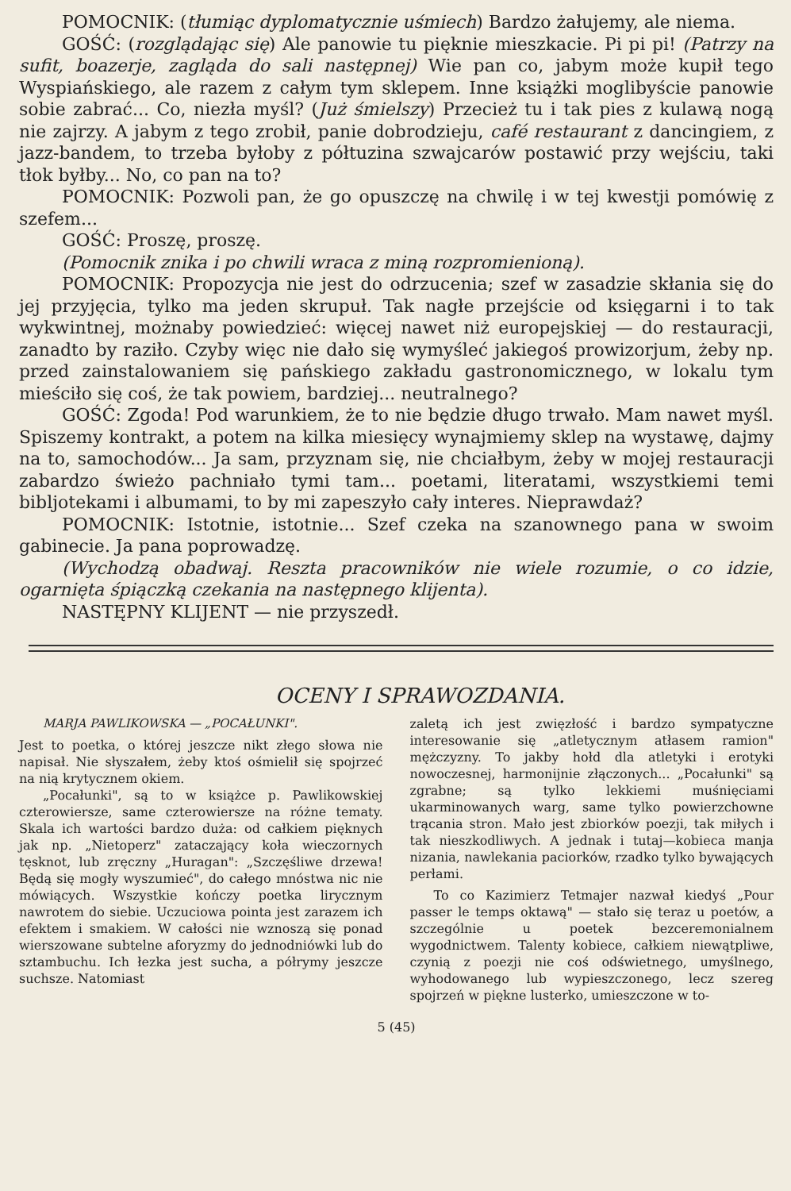POMOCNIK: (tłumiąc dyplomatycznie uśmiech) Bardzo żałujemy, ale niema.
GOŚĆ: (rozglądając się) Ale panowie tu pięknie mieszkacie. Pi pi pi! (Patrzy na sufit, boazerje, zagląda do sali następnej) Wie pan co, jabym może kupił tego Wyspiańskiego, ale razem z całym tym sklepem. Inne książki moglibyście panowie sobie zabrać... Co, niezła myśl? (Już śmielszy) Przecież tu i tak pies z kulawą nogą nie zajrzy. A jabym z tego zrobił, panie dobrodzieju, café restaurant z dancingiem, z jazz-bandem, to trzeba byłoby z półtuzina szwajcarów postawić przy wejściu, taki tłok byłby... No, co pan na to?
POMOCNIK: Pozwoli pan, że go opuszczę na chwilę i w tej kwestji pomówię z szefem...
GOŚĆ: Proszę, proszę.
(Pomocnik znika i po chwili wraca z miną rozpromienioną).
POMOCNIK: Propozycja nie jest do odrzucenia; szef w zasadzie skłania się do jej przyjęcia, tylko ma jeden skrupuł. Tak nagłe przejście od księgarni i to tak wykwintnej, możnaby powiedzieć: więcej nawet niż europejskiej — do restauracji, zanadto by raziło. Czyby więc nie dało się wymyśleć jakiegoś prowizorjum, żeby np. przed zainstalowaniem się pańskiego zakładu gastronomicznego, w lokalu tym mieściło się coś, że tak powiem, bardziej... neutralnego?
GOŚĆ: Zgoda! Pod warunkiem, że to nie będzie długo trwało. Mam nawet myśl. Spiszemy kontrakt, a potem na kilka miesięcy wynajmiemy sklep na wystawę, dajmy na to, samochodów... Ja sam, przyznam się, nie chciałbym, żeby w mojej restauracji zabardzo świeżo pachniało tymi tam... poetami, literatami, wszystkiemi temi bibljotekami i albumami, to by mi zapeszyło cały interes. Nieprawdaż?
POMOCNIK: Istotnie, istotnie... Szef czeka na szanownego pana w swoim gabinecie. Ja pana poprowadzę.
(Wychodzą obadwaj. Reszta pracowników nie wiele rozumie, o co idzie, ogarnięta śpiączką czekania na następnego klijenta).
NASTĘPNY KLIJENT — nie przyszedł.
OCENY I SPRAWOZDANIA.
MARJA PAWLIKOWSKA — „POCAŁUNKI".
Jest to poetka, o której jeszcze nikt złego słowa nie napisał. Nie słyszałem, żeby ktoś ośmielił się spojrzeć na nią krytycznem okiem.
„Pocałunki", są to w książce p. Pawlikowskiej czterowiersze, same czterowiersze na różne tematy. Skala ich wartości bardzo duża: od całkiem pięknych jak np. „Nietoperz" zataczający koła wieczornych tęsknot, lub zręczny „Huragan": „Szczęśliwe drzewa! Będą się mogły wyszumieć", do całego mnóstwa nic nie mówiących. Wszystkie kończy poetka lirycznym nawrotem do siebie. Uczuciowa pointa jest zarazem ich efektem i smakiem. W całości nie wznoszą się ponad wierszowane subtelne aforyzmy do jednodniówki lub do sztambuchu. Ich łezka jest sucha, a półrymy jeszcze suchsze. Natomiast
zaletą ich jest zwięzłość i bardzo sympatyczne interesowanie się „atletycznym atłasem ramion" mężczyzny. To jakby hołd dla atletyki i erotyki nowoczesnej, harmonijnie złączonych... „Pocałunki" są zgrabne; są tylko lekkiemi muśnięciami ukarminowanych warg, same tylko powierzchowne trącania stron. Mało jest zbiorków poezji, tak miłych i tak nieszkodliwych. A jednak i tutaj—kobieca manja nizania, nawlekania paciorków, rzadko tylko bywających perłami.
To co Kazimierz Tetmajer nazwał kiedyś „Pour passer le temps oktawą" — stało się teraz u poetów, a szczególnie u poetek bezceremonialnem wygodnictwem. Talenty kobiece, całkiem niewątpliwe, czynią z poezji nie coś odświetnego, umyślnego, wyhodowanego lub wypieszczonego, lecz szereg spojrzeń w piękne lusterko, umieszczone w to-
5 (45)